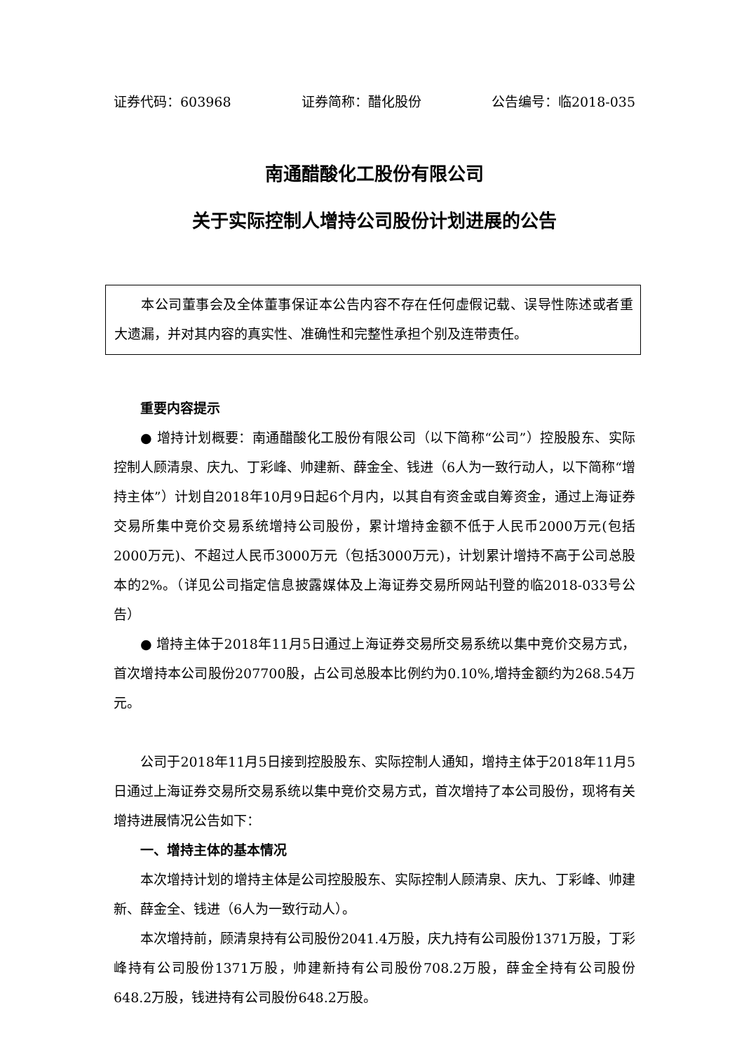证券代码：603968 证券简称：醋化股份 公告编号：临2018-035
南通醋酸化工股份有限公司
关于实际控制人增持公司股份计划进展的公告
本公司董事会及全体董事保证本公告内容不存在任何虚假记载、误导性陈述或者重大遗漏，并对其内容的真实性、准确性和完整性承担个别及连带责任。
重要内容提示
● 增持计划概要：南通醋酸化工股份有限公司（以下简称“公司”）控股股东、实际控制人顾清泉、庆九、丁彩峰、帅建新、薛金全、钱进（6人为一致行动人，以下简称“增持主体”）计划自2018年10月9日起6个月内，以其自有资金或自筹资金，通过上海证券交易所集中竞价交易系统增持公司股份，累计增持金额不低于人民币2000万元(包括2000万元)、不超过人民币3000万元（包括3000万元)，计划累计增持不高于公司总股本的2%。（详见公司指定信息披露媒体及上海证券交易所网站刊登的临2018-033号公告）
● 增持主体于2018年11月5日通过上海证券交易所交易系统以集中竞价交易方式，首次增持本公司股份207700股，占公司总股本比例约为0.10%,增持金额约为268.54万元。
公司于2018年11月5日接到控股股东、实际控制人通知，增持主体于2018年11月5日通过上海证券交易所交易系统以集中竞价交易方式，首次增持了本公司股份，现将有关增持进展情况公告如下：
一、增持主体的基本情况
本次增持计划的增持主体是公司控股股东、实际控制人顾清泉、庆九、丁彩峰、帅建新、薛金全、钱进（6人为一致行动人）。
本次增持前，顾清泉持有公司股份2041.4万股，庆九持有公司股份1371万股，丁彩峰持有公司股份1371万股，帅建新持有公司股份708.2万股，薛金全持有公司股份648.2万股，钱进持有公司股份648.2万股。